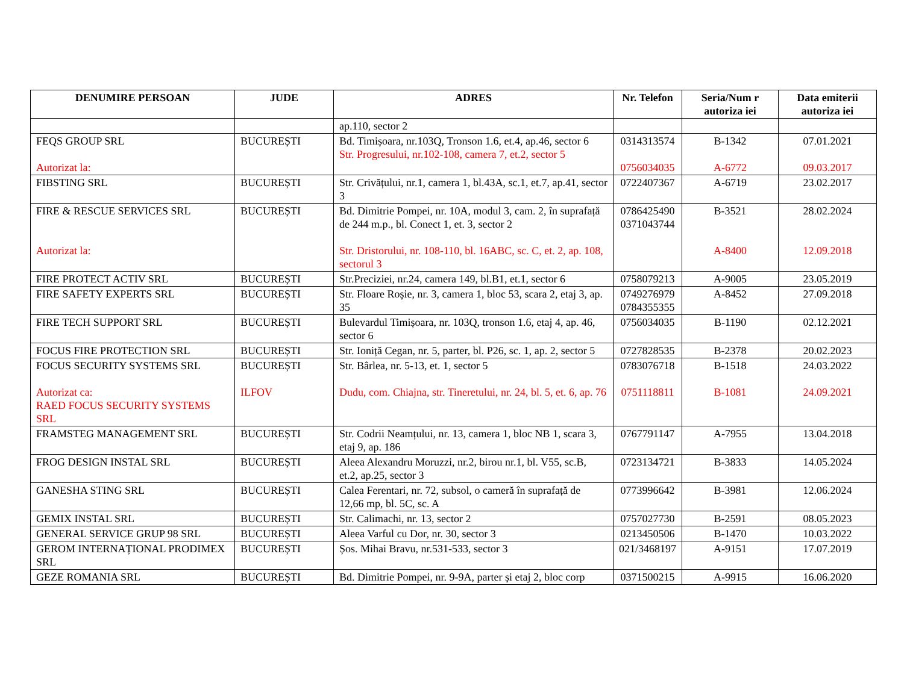| DENUMIRE PERSOAN | JUDE | ADRES | Nr. Telefon | Seria/Num r autoriza iei | Data emiterii autoriza iei |
| --- | --- | --- | --- | --- | --- |
| | | ap.110, sector 2 | | | |
| FEQS GROUP SRL Autorizat la: | BUCUREȘTI | Bd. Timișoara, nr.103Q, Tronson 1.6, et.4, ap.46, sector 6 Str. Progresului, nr.102-108, camera 7, et.2, sector 5 | 0314313574 0756034035 | B-1342 A-6772 | 07.01.2021 09.03.2017 |
| FIBSTING SRL | BUCUREȘTI | Str. Crivățului, nr.1, camera 1, bl.43A, sc.1, et.7, ap.41, sector 3 | 0722407367 | A-6719 | 23.02.2017 |
| FIRE & RESCUE SERVICES SRL Autorizat la: | BUCUREȘTI | Bd. Dimitrie Pompei, nr. 10A, modul 3, cam. 2, în suprafață de 244 m.p., bl. Conect 1, et. 3, sector 2 Str. Dristorului, nr. 108-110, bl. 16ABC, sc. C, et. 2, ap. 108, sectorul 3 | 0786425490 0371043744 | B-3521 A-8400 | 28.02.2024 12.09.2018 |
| FIRE PROTECT ACTIV SRL | BUCUREȘTI | Str.Preciziei, nr.24, camera 149, bl.B1, et.1, sector 6 | 0758079213 | A-9005 | 23.05.2019 |
| FIRE SAFETY EXPERTS SRL | BUCUREȘTI | Str. Floare Roșie, nr. 3, camera 1, bloc 53, scara 2, etaj 3, ap. 35 | 0749276979 0784355355 | A-8452 | 27.09.2018 |
| FIRE TECH SUPPORT SRL | BUCUREȘTI | Bulevardul Timișoara, nr. 103Q, tronson 1.6, etaj 4, ap. 46, sector 6 | 0756034035 | B-1190 | 02.12.2021 |
| FOCUS FIRE PROTECTION SRL | BUCUREȘTI | Str. Ioniță Cegan, nr. 5, parter, bl. P26, sc. 1, ap. 2, sector 5 | 0727828535 | B-2378 | 20.02.2023 |
| FOCUS SECURITY SYSTEMS SRL Autorizat ca: RAED FOCUS SECURITY SYSTEMS SRL | BUCUREȘTI ILFOV | Str. Bârlea, nr. 5-13, et. 1, sector 5 Dudu, com. Chiajna, str. Tineretului, nr. 24, bl. 5, et. 6, ap. 76 | 0783076718 0751118811 | B-1518 B-1081 | 24.03.2022 24.09.2021 |
| FRAMSTEG MANAGEMENT SRL | BUCUREȘTI | Str. Codrii Neamțului, nr. 13, camera 1, bloc NB 1, scara 3, etaj 9, ap. 186 | 0767791147 | A-7955 | 13.04.2018 |
| FROG DESIGN INSTAL SRL | BUCUREȘTI | Aleea Alexandru Moruzzi, nr.2, birou nr.1, bl. V55, sc.B, et.2, ap.25, sector 3 | 0723134721 | B-3833 | 14.05.2024 |
| GANESHA STING SRL | BUCUREȘTI | Calea Ferentari, nr. 72, subsol, o cameră în suprafață de 12,66 mp, bl. 5C, sc. A | 0773996642 | B-3981 | 12.06.2024 |
| GEMIX INSTAL SRL | BUCUREȘTI | Str. Calimachi, nr. 13, sector 2 | 0757027730 | B-2591 | 08.05.2023 |
| GENERAL SERVICE GRUP 98 SRL | BUCUREȘTI | Aleea Varful cu Dor, nr. 30, sector 3 | 0213450506 | B-1470 | 10.03.2022 |
| GEROM INTERNAȚIONAL PRODIMEX SRL | BUCUREȘTI | Șos. Mihai Bravu, nr.531-533, sector 3 | 021/3468197 | A-9151 | 17.07.2019 |
| GEZE ROMANIA SRL | BUCUREȘTI | Bd. Dimitrie Pompei, nr. 9-9A, parter și etaj 2, bloc corp | 0371500215 | A-9915 | 16.06.2020 |